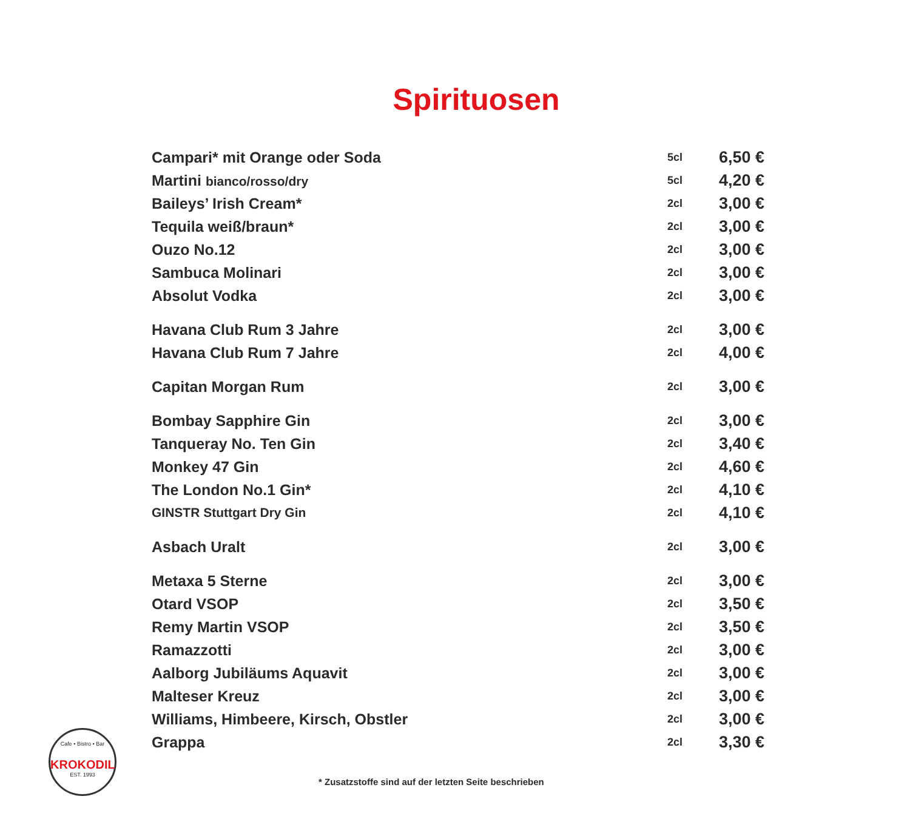Spirituosen
| Campari* mit Orange oder Soda | 5cl | 6,50 € |
| Martini bianco/rosso/dry | 5cl | 4,20 € |
| Baileys’ Irish Cream* | 2cl | 3,00 € |
| Tequila weiß/braun* | 2cl | 3,00 € |
| Ouzo No.12 | 2cl | 3,00 € |
| Sambuca Molinari | 2cl | 3,00 € |
| Absolut Vodka | 2cl | 3,00 € |
| Havana Club Rum 3 Jahre | 2cl | 3,00 € |
| Havana Club Rum 7 Jahre | 2cl | 4,00 € |
| Capitan Morgan Rum | 2cl | 3,00 € |
| Bombay Sapphire Gin | 2cl | 3,00 € |
| Tanqueray No. Ten Gin | 2cl | 3,40 € |
| Monkey 47 Gin | 2cl | 4,60 € |
| The London No.1 Gin* | 2cl | 4,10 € |
| GINSTR Stuttgart Dry Gin | 2cl | 4,10 € |
| Asbach Uralt | 2cl | 3,00 € |
| Metaxa 5 Sterne | 2cl | 3,00 € |
| Otard VSOP | 2cl | 3,50 € |
| Remy Martin VSOP | 2cl | 3,50 € |
| Ramazzotti | 2cl | 3,00 € |
| Aalborg Jubiläums Aquavit | 2cl | 3,00 € |
| Malteser Kreuz | 2cl | 3,00 € |
| Williams, Himbeere, Kirsch, Obstler | 2cl | 3,00 € |
| Grappa | 2cl | 3,30 € |
Cafe • Bistro • Bar
KROKODIL
EST. 1993
* Zusatzstoffe sind auf der letzten Seite beschrieben